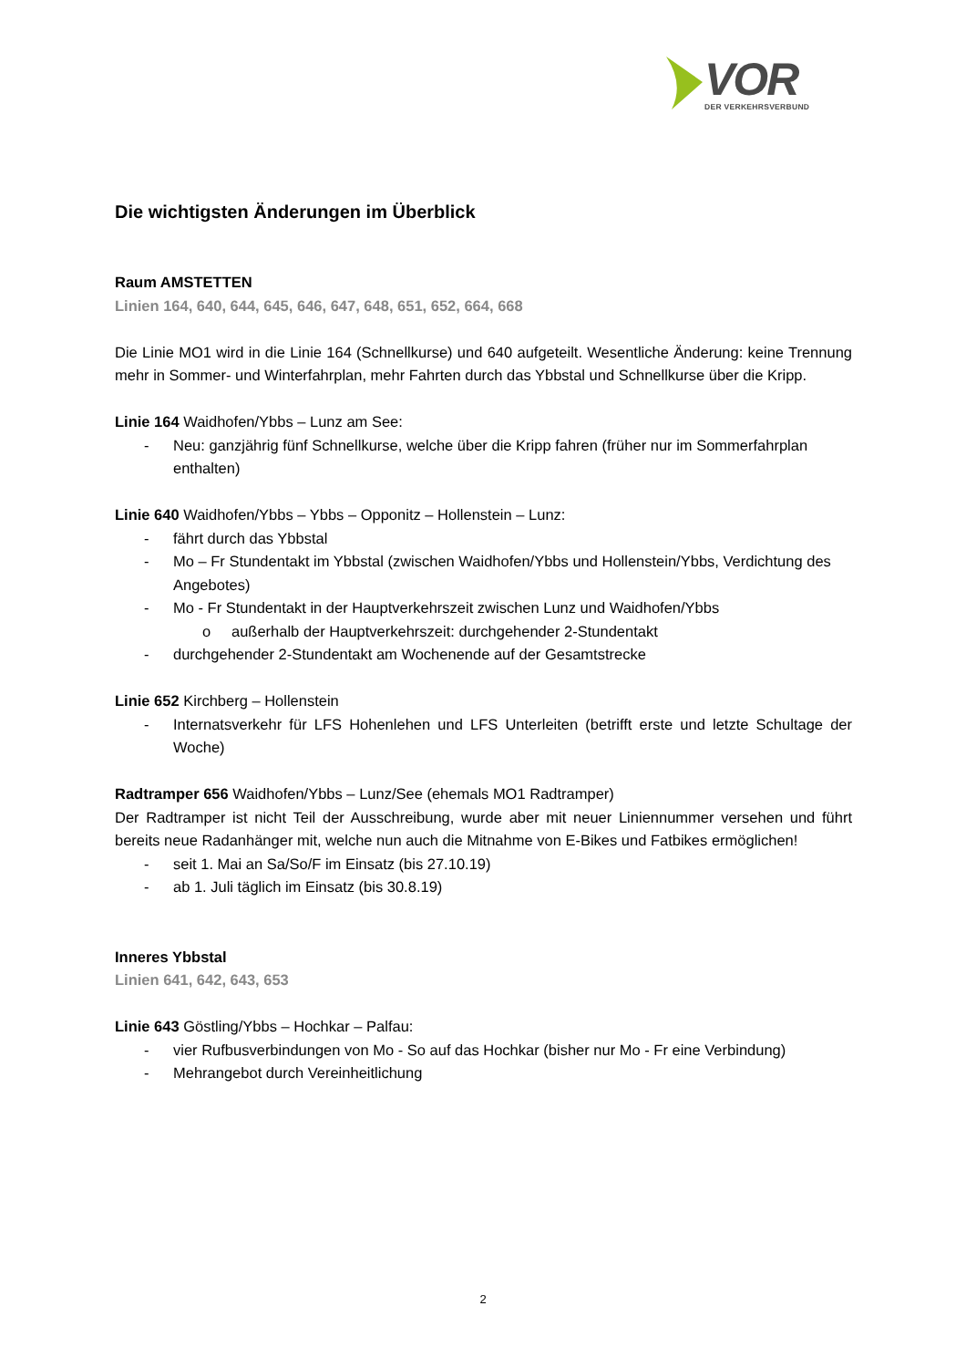VOR
DER VERKEHRSVERBUND
Die wichtigsten Änderungen im Überblick
Raum AMSTETTEN
Linien 164, 640, 644, 645, 646, 647, 648, 651, 652, 664, 668
Die Linie MO1 wird in die Linie 164 (Schnellkurse) und 640 aufgeteilt. Wesentliche Änderung: keine Trennung mehr in Sommer- und Winterfahrplan, mehr Fahrten durch das Ybbstal und Schnellkurse über die Kripp.
Linie 164 Waidhofen/Ybbs – Lunz am See:
- Neu: ganzjährig fünf Schnellkurse, welche über die Kripp fahren (früher nur im Sommerfahrplan enthalten)
Linie 640 Waidhofen/Ybbs – Ybbs – Opponitz – Hollenstein – Lunz:
- fährt durch das Ybbstal
- Mo – Fr Stundentakt im Ybbstal (zwischen Waidhofen/Ybbs und Hollenstein/Ybbs, Verdichtung des Angebotes)
- Mo - Fr Stundentakt in der Hauptverkehrszeit zwischen Lunz und Waidhofen/Ybbs
o außerhalb der Hauptverkehrszeit: durchgehender 2-Stundentakt
- durchgehender 2-Stundentakt am Wochenende auf der Gesamtstrecke
Linie 652 Kirchberg – Hollenstein
- Internatsverkehr für LFS Hohenlehen und LFS Unterleiten (betrifft erste und letzte Schultage der Woche)
Radtramper 656 Waidhofen/Ybbs – Lunz/See (ehemals MO1 Radtramper)
Der Radtramper ist nicht Teil der Ausschreibung, wurde aber mit neuer Liniennummer versehen und führt bereits neue Radanhänger mit, welche nun auch die Mitnahme von E-Bikes und Fatbikes ermöglichen!
- seit 1. Mai an Sa/So/F im Einsatz (bis 27.10.19)
- ab 1. Juli täglich im Einsatz (bis 30.8.19)
Inneres Ybbstal
Linien 641, 642, 643, 653
Linie 643 Göstling/Ybbs – Hochkar – Palfau:
- vier Rufbusverbindungen von Mo - So auf das Hochkar (bisher nur Mo - Fr eine Verbindung)
- Mehrangebot durch Vereinheitlichung
2